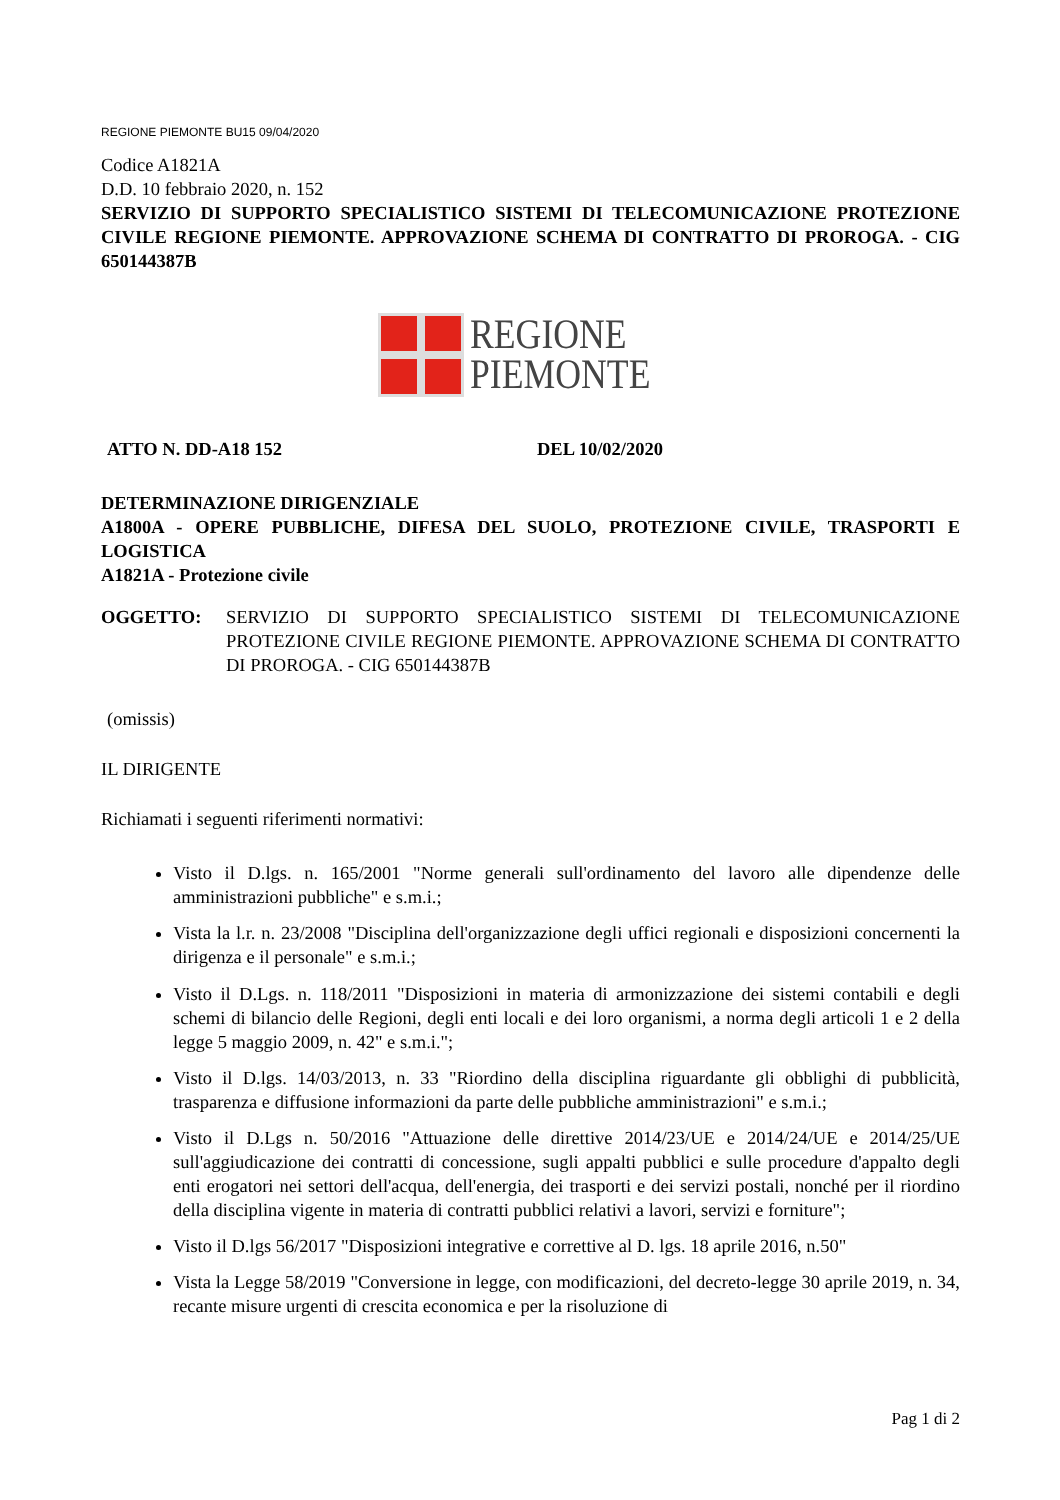REGIONE PIEMONTE BU15 09/04/2020
Codice A1821A
D.D. 10 febbraio 2020, n. 152
SERVIZIO DI SUPPORTO SPECIALISTICO SISTEMI DI TELECOMUNICAZIONE PROTEZIONE CIVILE REGIONE PIEMONTE. APPROVAZIONE SCHEMA DI CONTRATTO DI PROROGA. - CIG 650144387B
REGIONE
PIEMONTE
ATTO N. DD-A18 152 DEL 10/02/2020
DETERMINAZIONE DIRIGENZIALE
A1800A - OPERE PUBBLICHE, DIFESA DEL SUOLO, PROTEZIONE CIVILE, TRASPORTI E LOGISTICA
A1821A - Protezione civile
OGGETTO: SERVIZIO DI SUPPORTO SPECIALISTICO SISTEMI DI TELECOMUNICAZIONE PROTEZIONE CIVILE REGIONE PIEMONTE. APPROVAZIONE SCHEMA DI CONTRATTO DI PROROGA. - CIG 650144387B
(omissis)
IL DIRIGENTE
Richiamati i seguenti riferimenti normativi:
Visto il D.lgs. n. 165/2001 "Norme generali sull'ordinamento del lavoro alle dipendenze delle amministrazioni pubbliche" e s.m.i.;
Vista la l.r. n. 23/2008 "Disciplina dell'organizzazione degli uffici regionali e disposizioni concernenti la dirigenza e il personale" e s.m.i.;
Visto il D.Lgs. n. 118/2011 "Disposizioni in materia di armonizzazione dei sistemi contabili e degli schemi di bilancio delle Regioni, degli enti locali e dei loro organismi, a norma degli articoli 1 e 2 della legge 5 maggio 2009, n. 42" e s.m.i.";
Visto il D.lgs. 14/03/2013, n. 33 "Riordino della disciplina riguardante gli obblighi di pubblicità, trasparenza e diffusione informazioni da parte delle pubbliche amministrazioni" e s.m.i.;
Visto il D.Lgs n. 50/2016 "Attuazione delle direttive 2014/23/UE e 2014/24/UE e 2014/25/UE sull'aggiudicazione dei contratti di concessione, sugli appalti pubblici e sulle procedure d'appalto degli enti erogatori nei settori dell'acqua, dell'energia, dei trasporti e dei servizi postali, nonché per il riordino della disciplina vigente in materia di contratti pubblici relativi a lavori, servizi e forniture";
Visto il D.lgs 56/2017 "Disposizioni integrative e correttive al D. lgs. 18 aprile 2016, n.50"
Vista la Legge 58/2019 "Conversione in legge, con modificazioni, del decreto-legge 30 aprile 2019, n. 34, recante misure urgenti di crescita economica e per la risoluzione di
Pag 1 di 2